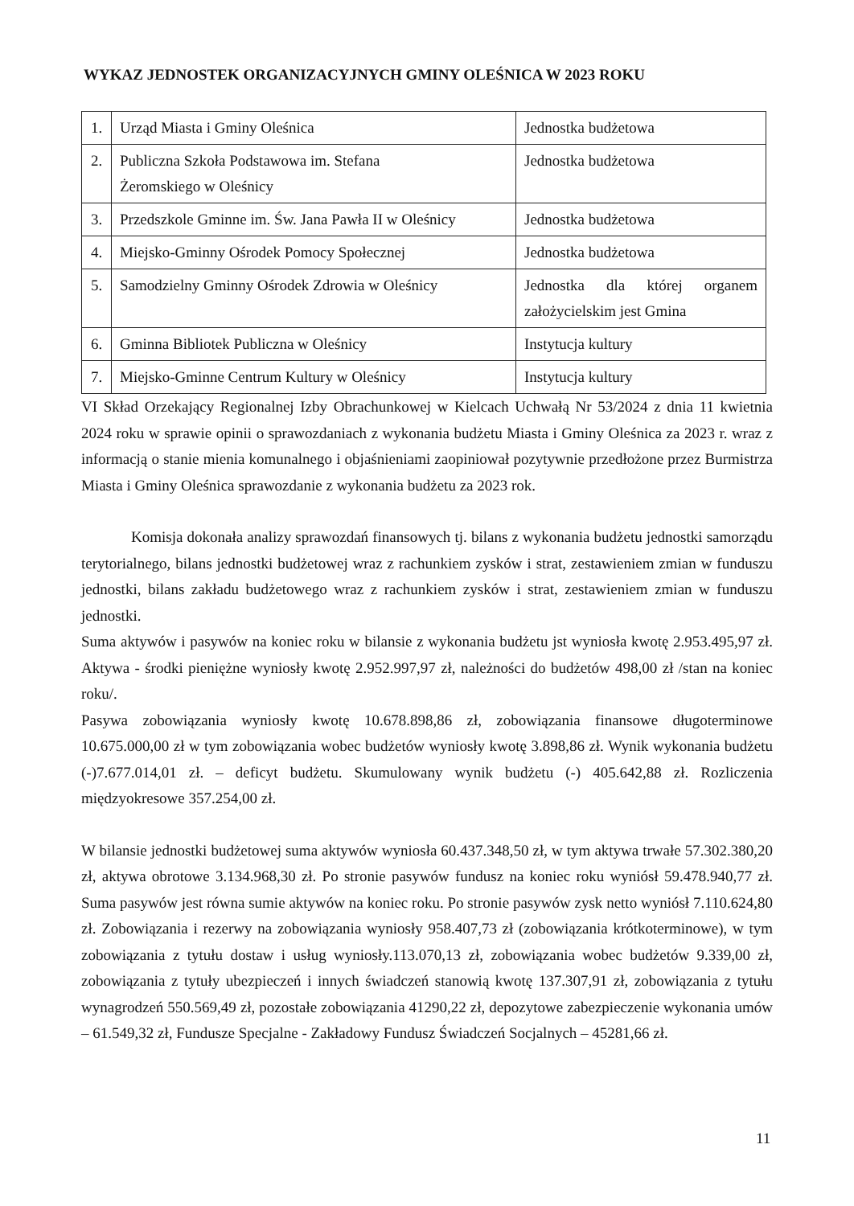WYKAZ JEDNOSTEK ORGANIZACYJNYCH GMINY OLEŚNICA W 2023 ROKU
| 1. | Urząd Miasta i Gminy Oleśnica | Jednostka budżetowa |
| 2. | Publiczna Szkoła Podstawowa im. Stefana Żeromskiego w Oleśnicy | Jednostka budżetowa |
| 3. | Przedszkole Gminne im. Św. Jana Pawła II w Oleśnicy | Jednostka budżetowa |
| 4. | Miejsko-Gminny Ośrodek Pomocy Społecznej | Jednostka budżetowa |
| 5. | Samodzielny Gminny Ośrodek Zdrowia w Oleśnicy | Jednostka dla której organem założycielskim jest Gmina |
| 6. | Gminna Bibliotek Publiczna w Oleśnicy | Instytucja kultury |
| 7. | Miejsko-Gminne Centrum Kultury w Oleśnicy | Instytucja kultury |
VI Skład Orzekający Regionalnej Izby Obrachunkowej w Kielcach Uchwałą Nr 53/2024 z dnia 11 kwietnia 2024 roku w sprawie opinii o sprawozdaniach z wykonania budżetu Miasta i Gminy Oleśnica za 2023 r. wraz z informacją o stanie mienia komunalnego i objaśnieniami zaopiniował pozytywnie przedłożone przez Burmistrza Miasta i Gminy Oleśnica sprawozdanie z wykonania budżetu za 2023 rok.
Komisja dokonała analizy sprawozdań finansowych tj. bilans z wykonania budżetu jednostki samorządu terytorialnego, bilans jednostki budżetowej wraz z rachunkiem zysków i strat, zestawieniem zmian w funduszu jednostki, bilans zakładu budżetowego wraz z rachunkiem zysków i strat, zestawieniem zmian w funduszu jednostki.
Suma aktywów i pasywów na koniec roku w bilansie z wykonania budżetu jst wyniosła kwotę 2.953.495,97 zł. Aktywa - środki pieniężne wyniosły kwotę 2.952.997,97 zł, należności do budżetów 498,00 zł /stan na koniec roku/.
Pasywa zobowiązania wyniosły kwotę 10.678.898,86 zł, zobowiązania finansowe długoterminowe 10.675.000,00 zł w tym zobowiązania wobec budżetów wyniosły kwotę 3.898,86 zł. Wynik wykonania budżetu (-)7.677.014,01 zł. – deficyt budżetu. Skumulowany wynik budżetu (-) 405.642,88 zł. Rozliczenia międzyokresowe 357.254,00 zł.
W bilansie jednostki budżetowej suma aktywów wyniosła 60.437.348,50 zł, w tym aktywa trwałe 57.302.380,20 zł, aktywa obrotowe 3.134.968,30 zł. Po stronie pasywów fundusz na koniec roku wyniósł 59.478.940,77 zł. Suma pasywów jest równa sumie aktywów na koniec roku. Po stronie pasywów zysk netto wyniósł 7.110.624,80 zł. Zobowiązania i rezerwy na zobowiązania wyniosły 958.407,73 zł (zobowiązania krótkoterminowe), w tym zobowiązania z tytułu dostaw i usług wyniosły.113.070,13 zł, zobowiązania wobec budżetów 9.339,00 zł, zobowiązania z tytuły ubezpieczeń i innych świadczeń stanowią kwotę 137.307,91 zł, zobowiązania z tytułu wynagrodzeń 550.569,49 zł, pozostałe zobowiązania 41290,22 zł, depozytowe zabezpieczenie wykonania umów – 61.549,32 zł, Fundusze Specjalne - Zakładowy Fundusz Świadczeń Socjalnych – 45281,66 zł.
11